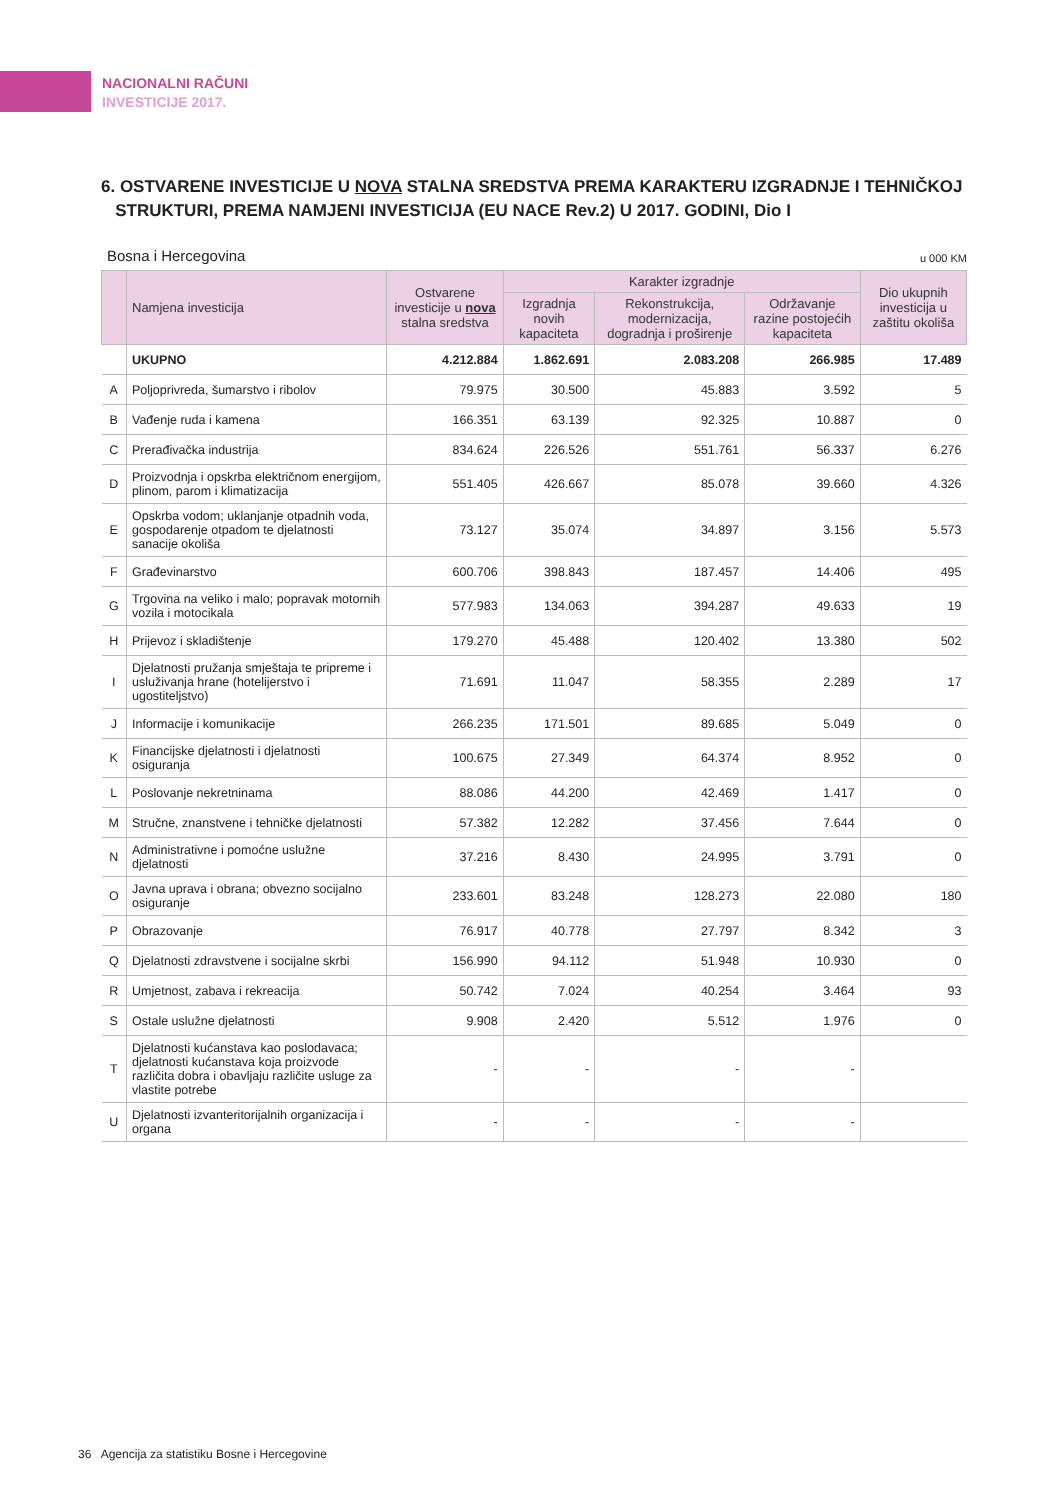NACIONALNI RAČUNI
INVESTICIJE 2017.
6. OSTVARENE INVESTICIJE U NOVA STALNA SREDSTVA PREMA KARAKTERU IZGRADNJE I TEHNIČKOJ
STRUKTURI, PREMA NAMJENI INVESTICIJA (EU NACE Rev.2) U 2017. GODINI, Dio I
Bosna i Hercegovina u 000 KM
| | Namjena investicija | Ostvarene investicije u nova stalna sredstva | Karakter izgradnje | | | Dio ukupnih investicija u zaštitu okoliša |
| --- | --- | --- | --- | --- | --- | --- |
| | | | Izgradnja novih kapaciteta | Rekonstrukcija, modernizacija, dogradnja i proširenje | Održavanje razine postojećih kapaciteta | |
| | UKUPNO | 4.212.884 | 1.862.691 | 2.083.208 | 266.985 | 17.489 |
| A | Poljoprivreda, šumarstvo i ribolov | 79.975 | 30.500 | 45.883 | 3.592 | 5 |
| B | Vađenje ruda i kamena | 166.351 | 63.139 | 92.325 | 10.887 | 0 |
| C | Prerađivačka industrija | 834.624 | 226.526 | 551.761 | 56.337 | 6.276 |
| D | Proizvodnja i opskrba električnom energijom, plinom, parom i klimatizacija | 551.405 | 426.667 | 85.078 | 39.660 | 4.326 |
| E | Opskrba vodom; uklanjanje otpadnih voda, gospodarenje otpadom te djelatnosti sanacije okoliša | 73.127 | 35.074 | 34.897 | 3.156 | 5.573 |
| F | Građevinarstvo | 600.706 | 398.843 | 187.457 | 14.406 | 495 |
| G | Trgovina na veliko i malo; popravak motornih vozila i motocikala | 577.983 | 134.063 | 394.287 | 49.633 | 19 |
| H | Prijevoz i skladištenje | 179.270 | 45.488 | 120.402 | 13.380 | 502 |
| I | Djelatnosti pružanja smještaja te pripreme i usluživanja hrane (hotelijerstvo i ugostiteljstvo) | 71.691 | 11.047 | 58.355 | 2.289 | 17 |
| J | Informacije i komunikacije | 266.235 | 171.501 | 89.685 | 5.049 | 0 |
| K | Financijske djelatnosti i djelatnosti osiguranja | 100.675 | 27.349 | 64.374 | 8.952 | 0 |
| L | Poslovanje nekretninama | 88.086 | 44.200 | 42.469 | 1.417 | 0 |
| M | Stručne, znanstvene i tehničke djelatnosti | 57.382 | 12.282 | 37.456 | 7.644 | 0 |
| N | Administrativne i pomoćne uslužne djelatnosti | 37.216 | 8.430 | 24.995 | 3.791 | 0 |
| O | Javna uprava i obrana; obvezno socijalno osiguranje | 233.601 | 83.248 | 128.273 | 22.080 | 180 |
| P | Obrazovanje | 76.917 | 40.778 | 27.797 | 8.342 | 3 |
| Q | Djelatnosti zdravstvene i socijalne skrbi | 156.990 | 94.112 | 51.948 | 10.930 | 0 |
| R | Umjetnost, zabava i rekreacija | 50.742 | 7.024 | 40.254 | 3.464 | 93 |
| S | Ostale uslužne djelatnosti | 9.908 | 2.420 | 5.512 | 1.976 | 0 |
| T | Djelatnosti kućanstava kao poslodavaca; djelatnosti kućanstava koja proizvode različita dobra i obavljaju različite usluge za vlastite potrebe | - | - | - | - | |
| U | Djelatnosti izvanteritorijalnih organizacija i organa | - | - | - | - | |
36 Agencija za statistiku Bosne i Hercegovine